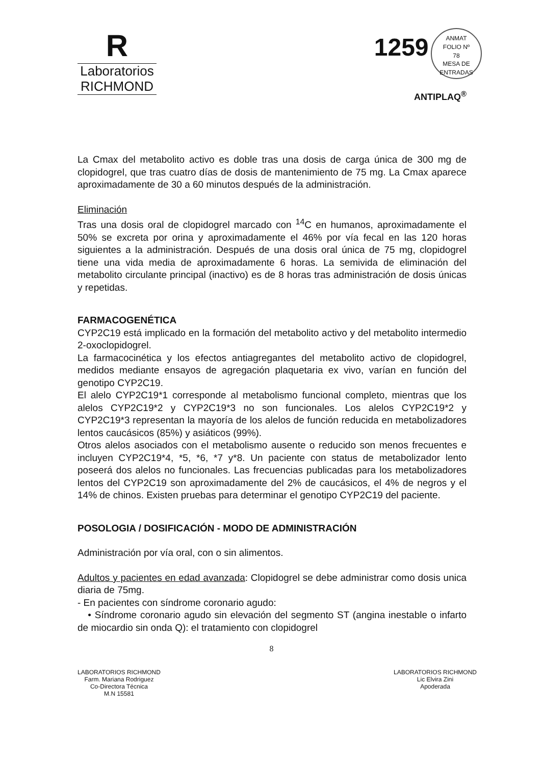R
Laboratorios
RICHMOND
1259 ANMAT
FOLIO Nº
78
MESA DE ENTRADAS
ANTIPLAQ<sup>®</sup>
La Cmax del metabolito activo es doble tras una dosis de carga única de 300 mg de clopidogrel, que tras cuatro días de dosis de mantenimiento de 75 mg. La Cmax aparece aproximadamente de 30 a 60 minutos después de la administración.
Eliminación
Tras una dosis oral de clopidogrel marcado con <sup>14</sup>C en humanos, aproximadamente el 50% se excreta por orina y aproximadamente el 46% por vía fecal en las 120 horas siguientes a la administración. Después de una dosis oral única de 75 mg, clopidogrel tiene una vida media de aproximadamente 6 horas. La semivida de eliminación del metabolito circulante principal (inactivo) es de 8 horas tras administración de dosis únicas y repetidas.
FARMACOGENÉTICA
CYP2C19 está implicado en la formación del metabolito activo y del metabolito intermedio 2-oxoclopidogrel.
La farmacocinética y los efectos antiagregantes del metabolito activo de clopidogrel, medidos mediante ensayos de agregación plaquetaria ex vivo, varían en función del genotipo CYP2C19.
El alelo CYP2C19*1 corresponde al metabolismo funcional completo, mientras que los alelos CYP2C19*2 y CYP2C19*3 no son funcionales. Los alelos CYP2C19*2 y CYP2C19*3 representan la mayoría de los alelos de función reducida en metabolizadores lentos caucásicos (85%) y asiáticos (99%).
Otros alelos asociados con el metabolismo ausente o reducido son menos frecuentes e incluyen CYP2C19*4, *5, *6, *7 y*8. Un paciente con status de metabolizador lento poseerá dos alelos no funcionales. Las frecuencias publicadas para los metabolizadores lentos del CYP2C19 son aproximadamente del 2% de caucásicos, el 4% de negros y el 14% de chinos. Existen pruebas para determinar el genotipo CYP2C19 del paciente.
POSOLOGIA / DOSIFICACIÓN - MODO DE ADMINISTRACIÓN
Administración por vía oral, con o sin alimentos.
Adultos y pacientes en edad avanzada: Clopidogrel se debe administrar como dosis unica diaria de 75mg.
- En pacientes con síndrome coronario agudo:
• Síndrome coronario agudo sin elevación del segmento ST (angina inestable o infarto de miocardio sin onda Q): el tratamiento con clopidogrel
8
LABORATORIOS RICHMOND
Farm. Mariana Rodriguez
Co-Directora Técnica
M.N 15581
LABORATORIOS RICHMOND
Lic Elvira Zini
Apoderada